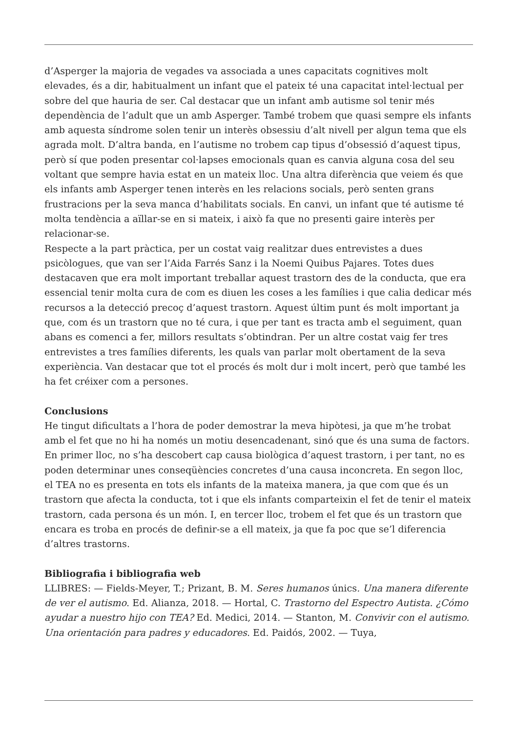d’Asperger la majoria de vegades va associada a unes capacitats cognitives molt elevades, és a dir, habitualment un infant que el pateix té una capacitat intel·lectual per sobre del que hauria de ser. Cal destacar que un infant amb autisme sol tenir més dependència de l’adult que un amb Asperger. També trobem que quasi sempre els infants amb aquesta síndrome solen tenir un interès obsessiu d’alt nivell per algun tema que els agrada molt. D’altra banda, en l’autisme no trobem cap tipus d’obsessió d’aquest tipus, però sí que poden presentar col·lapses emocionals quan es canvia alguna cosa del seu voltant que sempre havia estat en un mateix lloc. Una altra diferència que veiem és que els infants amb Asperger tenen interès en les relacions socials, però senten grans frustracions per la seva manca d’habilitats socials. En canvi, un infant que té autisme té molta tendència a aïllar-se en si mateix, i això fa que no presenti gaire interès per relacionar-se.
Respecte a la part pràctica, per un costat vaig realitzar dues entrevistes a dues psicòlogues, que van ser l’Aida Farrés Sanz i la Noemi Quibus Pajares. Totes dues destacaven que era molt important treballar aquest trastorn des de la conducta, que era essencial tenir molta cura de com es diuen les coses a les famílies i que calia dedicar més recursos a la detecció precoç d’aquest trastorn. Aquest últim punt és molt important ja que, com és un trastorn que no té cura, i que per tant es tracta amb el seguiment, quan abans es comenci a fer, millors resultats s’obtindran. Per un altre costat vaig fer tres entrevistes a tres famílies diferents, les quals van parlar molt obertament de la seva experiència. Van destacar que tot el procés és molt dur i molt incert, però que també les ha fet créixer com a persones.
Conclusions
He tingut dificultats a l’hora de poder demostrar la meva hipòtesi, ja que m’he trobat amb el fet que no hi ha només un motiu desencadenant, sinó que és una suma de factors. En primer lloc, no s’ha descobert cap causa biològica d’aquest trastorn, i per tant, no es poden determinar unes conseqüències concretes d’una causa inconcreta. En segon lloc, el TEA no es presenta en tots els infants de la mateixa manera, ja que com que és un trastorn que afecta la conducta, tot i que els infants comparteixin el fet de tenir el mateix trastorn, cada persona és un món. I, en tercer lloc, trobem el fet que és un trastorn que encara es troba en procés de definir-se a ell mateix, ja que fa poc que se’l diferencia d’altres trastorns.
Bibliografia i bibliografia web
LLIBRES: — Fields-Meyer, T.; Prizant, B. M. Seres humanos únics. Una manera diferente de ver el autismo. Ed. Alianza, 2018. — Hortal, C. Trastorno del Espectro Autista. ¿Cómo ayudar a nuestro hijo con TEA? Ed. Medici, 2014. — Stanton, M. Convivir con el autismo. Una orientación para padres y educadores. Ed. Paidós, 2002. — Tuya,